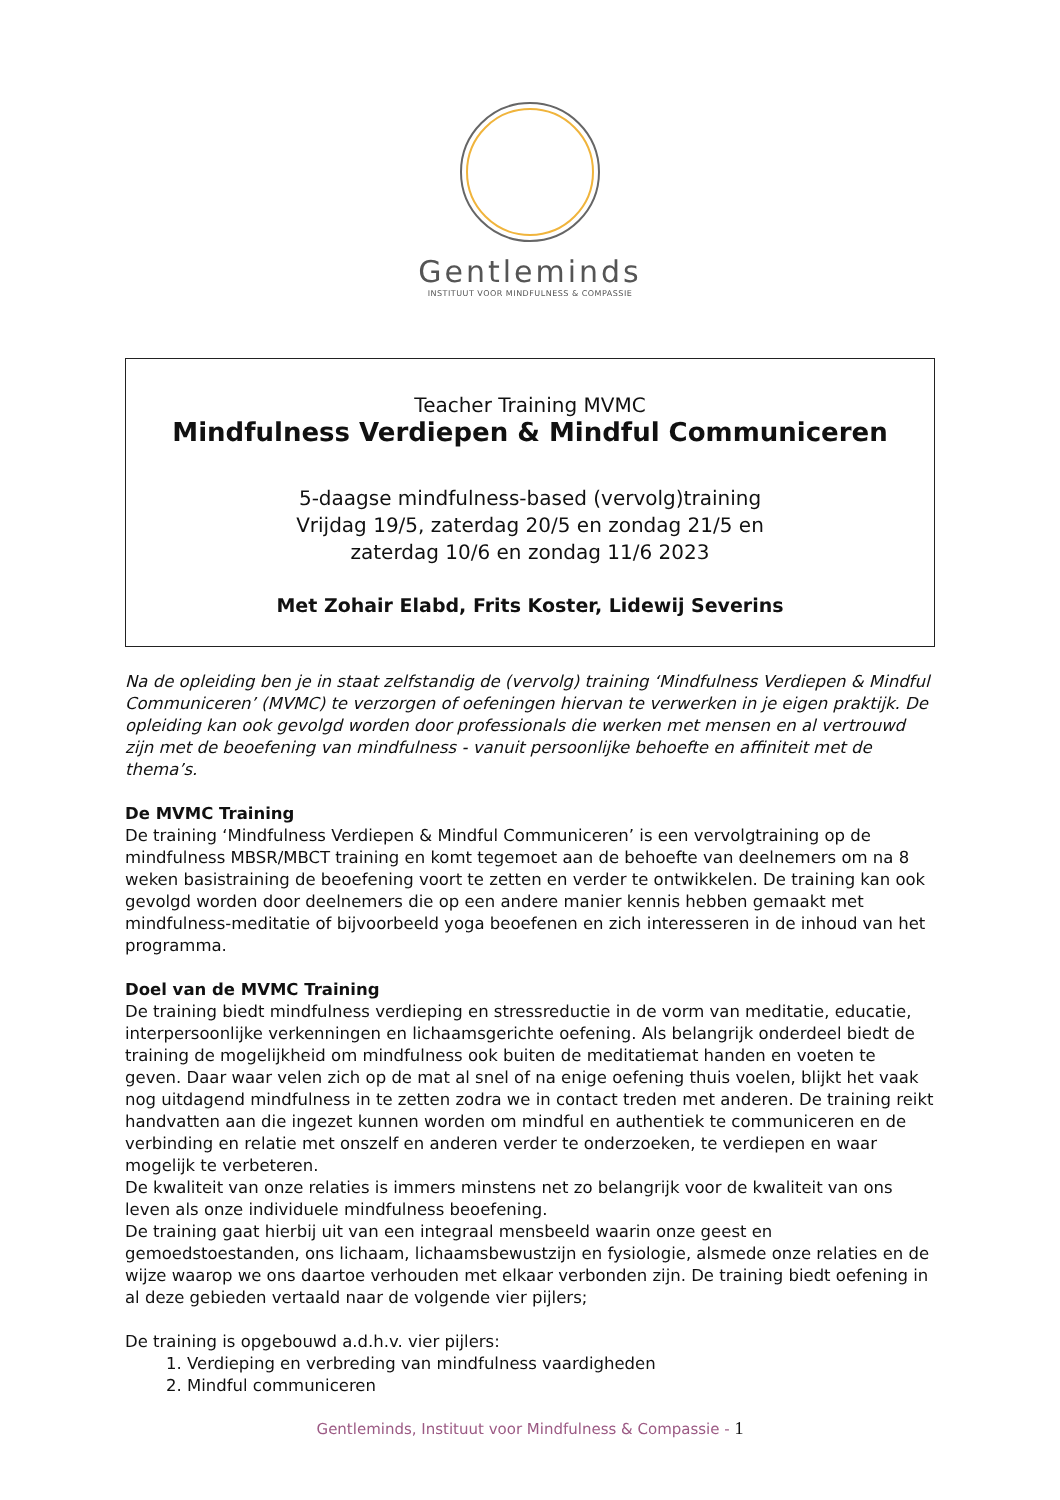Gentleminds
INSTITUUT VOOR MINDFULNESS & COMPASSIE
Teacher Training MVMC
Mindfulness Verdiepen & Mindful Communiceren
5-daagse mindfulness-based (vervolg)training
Vrijdag 19/5, zaterdag 20/5 en zondag 21/5 en
zaterdag 10/6 en zondag 11/6 2023
Met Zohair Elabd, Frits Koster, Lidewij Severins
Na de opleiding ben je in staat zelfstandig de (vervolg) training ‘Mindfulness Verdiepen & Mindful Communiceren’ (MVMC) te verzorgen of oefeningen hiervan te verwerken in je eigen praktijk. De opleiding kan ook gevolgd worden door professionals die werken met mensen en al vertrouwd zijn met de beoefening van mindfulness - vanuit persoonlijke behoefte en affiniteit met de thema’s.
De MVMC Training
De training ‘Mindfulness Verdiepen & Mindful Communiceren’ is een vervolgtraining op de mindfulness MBSR/MBCT training en komt tegemoet aan de behoefte van deelnemers om na 8 weken basistraining de beoefening voort te zetten en verder te ontwikkelen. De training kan ook gevolgd worden door deelnemers die op een andere manier kennis hebben gemaakt met mindfulness-meditatie of bijvoorbeeld yoga beoefenen en zich interesseren in de inhoud van het programma.
Doel van de MVMC Training
De training biedt mindfulness verdieping en stressreductie in de vorm van meditatie, educatie, interpersoonlijke verkenningen en lichaamsgerichte oefening. Als belangrijk onderdeel biedt de training de mogelijkheid om mindfulness ook buiten de meditatiemat handen en voeten te geven. Daar waar velen zich op de mat al snel of na enige oefening thuis voelen, blijkt het vaak nog uitdagend mindfulness in te zetten zodra we in contact treden met anderen. De training reikt handvatten aan die ingezet kunnen worden om mindful en authentiek te communiceren en de verbinding en relatie met onszelf en anderen verder te onderzoeken, te verdiepen en waar mogelijk te verbeteren.
De kwaliteit van onze relaties is immers minstens net zo belangrijk voor de kwaliteit van ons leven als onze individuele mindfulness beoefening.
De training gaat hierbij uit van een integraal mensbeeld waarin onze geest en gemoedstoestanden, ons lichaam, lichaamsbewustzijn en fysiologie, alsmede onze relaties en de wijze waarop we ons daartoe verhouden met elkaar verbonden zijn. De training biedt oefening in al deze gebieden vertaald naar de volgende vier pijlers;
De training is opgebouwd a.d.h.v. vier pijlers:
1. Verdieping en verbreding van mindfulness vaardigheden
2. Mindful communiceren
Gentleminds, Instituut voor Mindfulness & Compassie - 1